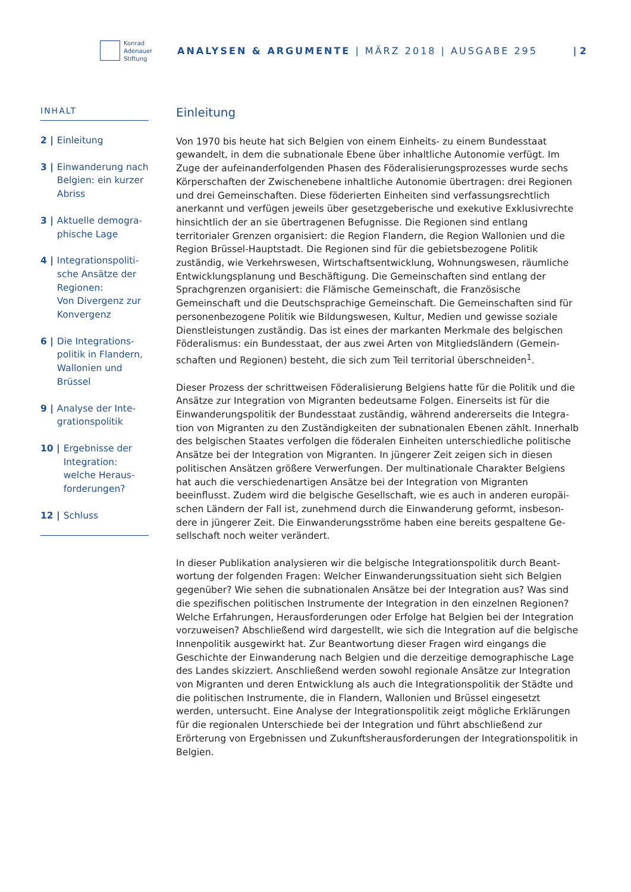Konrad
Adenauer
Stiftung
ANALYSEN & ARGUMENTE | MÄRZ 2018 | AUSGABE 295
| 2
INHALT
2 | Einleitung
3 | Einwanderung nach Belgien: ein kurzer Abriss
3 | Aktuelle demogra­phische Lage
4 | Integrationspoliti­sche Ansätze der Regionen:
Von Divergenz zur Konvergenz
6 | Die Integrations­politik in Flandern, Wallonien und Brüssel
9 | Analyse der Inte­grationspolitik
10 | Ergebnisse der Integration: welche Heraus­forderungen?
12 | Schluss
Einleitung
Von 1970 bis heute hat sich Belgien von einem Einheits- zu einem Bundesstaat gewandelt, in dem die subnationale Ebene über inhaltliche Autonomie verfügt. Im Zuge der aufeinanderfolgenden Phasen des Föderalisierungsprozesses wurde sechs Körperschaften der Zwischenebene inhaltliche Autonomie übertragen: drei Regionen und drei Gemeinschaften. Diese föderierten Einheiten sind verfassungs­rechtlich anerkannt und verfügen jeweils über gesetzgeberische und exekutive Exklusivrechte hinsichtlich der an sie übertragenen Befugnisse. Die Regionen sind entlang territorialer Grenzen organisiert: die Region Flandern, die Region Walloni­en und die Region Brüssel-Hauptstadt. Die Regionen sind für die gebietsbezogene Politik zuständig, wie Verkehrswesen, Wirtschaftsentwicklung, Wohnungswesen, räumliche Entwicklungsplanung und Beschäftigung. Die Gemeinschaften sind ent­lang der Sprachgrenzen organisiert: die Flämische Gemeinschaft, die Französische Gemeinschaft und die Deutschsprachige Gemeinschaft. Die Gemeinschaften sind für personenbezogene Politik wie Bildungswesen, Kultur, Medien und gewisse soziale Dienstleistungen zuständig. Das ist eines der markanten Merkmale des belgischen Föderalismus: ein Bundesstaat, der aus zwei Arten von Mitgliedsländern (Gemein­schaften und Regionen) besteht, die sich zum Teil territorial überschneiden<sup>1</sup>.
Dieser Prozess der schrittweisen Föderalisierung Belgiens hatte für die Politik und die Ansätze zur Integration von Migranten bedeutsame Folgen. Einerseits ist für die Einwanderungspolitik der Bundesstaat zuständig, während andererseits die Integra­tion von Migranten zu den Zuständigkeiten der subnationalen Ebenen zählt. Inner­halb des belgischen Staates verfolgen die föderalen Einheiten unterschiedliche po­litische Ansätze bei der Integration von Migranten. In jüngerer Zeit zeigen sich in diesen politischen Ansätzen größere Verwerfungen. Der multinationale Charakter Belgiens hat auch die verschiedenartigen Ansätze bei der Integration von Migranten beeinflusst. Zudem wird die belgische Gesellschaft, wie es auch in anderen europäi­schen Ländern der Fall ist, zunehmend durch die Einwanderung geformt, insbeson­dere in jüngerer Zeit. Die Einwanderungsströme haben eine bereits gespaltene Ge­sellschaft noch weiter verändert.
In dieser Publikation analysieren wir die belgische Integrationspolitik durch Beant­wortung der folgenden Fragen: Welcher Einwanderungssituation sieht sich Belgien gegenüber? Wie sehen die subnationalen Ansätze bei der Integration aus? Was sind die spezifischen politischen Instrumente der Integration in den einzelnen Regionen? Welche Erfahrungen, Herausforderungen oder Erfolge hat Belgien bei der Integrati­on vorzuweisen? Abschließend wird dargestellt, wie sich die Integration auf die bel­gische Innenpolitik ausgewirkt hat. Zur Beantwortung dieser Fragen wird eingangs die Geschichte der Einwanderung nach Belgien und die derzeitige demographische Lage des Landes skizziert. Anschließend werden sowohl regionale Ansätze zur Inte­gration von Migranten und deren Entwicklung als auch die Integrationspolitik der Städte und die politischen Instrumente, die in Flandern, Wallonien und Brüssel ein­gesetzt werden, untersucht. Eine Analyse der Integrationspolitik zeigt mögliche Er­klärungen für die regionalen Unterschiede bei der Integration und führt abschlie­ßend zur Erörterung von Ergebnissen und Zukunftsherausforderungen der Integra­tionspolitik in Belgien.